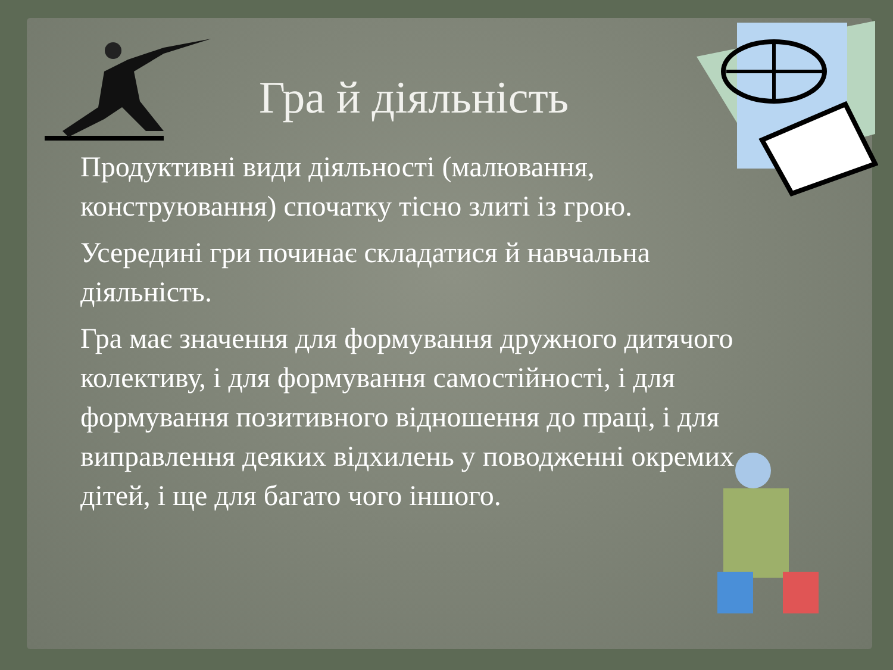Гра й діяльність
Продуктивні види діяльності (малювання, конструювання) спочатку тісно злиті із грою.
Усередині гри починає складатися й навчальна діяльність.
Гра має значення для формування дружного дитячого колективу, і для формування самостійності, і для формування позитивного відношення до праці, і для виправлення деяких відхилень у поводженні окремих дітей, і ще для багато чого іншого.